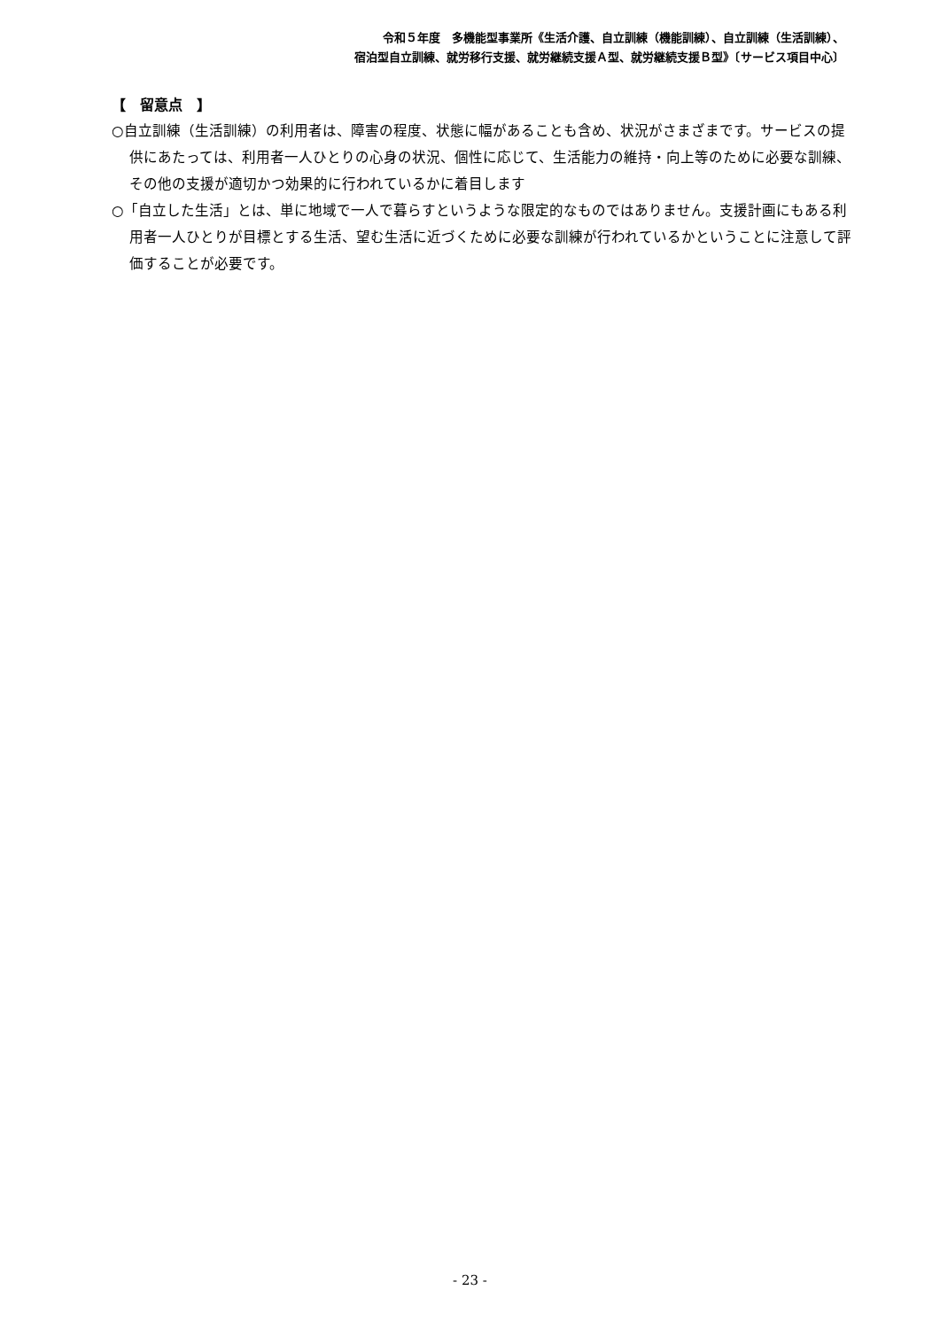令和５年度　多機能型事業所《生活介護、自立訓練（機能訓練）、自立訓練（生活訓練）、
宿泊型自立訓練、就労移行支援、就労継続支援Ａ型、就労継続支援Ｂ型》〔サービス項目中心〕
【　留意点　】
○自立訓練（生活訓練）の利用者は、障害の程度、状態に幅があることも含め、状況がさまざまです。サービスの提供にあたっては、利用者一人ひとりの心身の状況、個性に応じて、生活能力の維持・向上等のために必要な訓練、その他の支援が適切かつ効果的に行われているかに着目します
○「自立した生活」とは、単に地域で一人で暮らすというような限定的なものではありません。支援計画にもある利用者一人ひとりが目標とする生活、望む生活に近づくために必要な訓練が行われているかということに注意して評価することが必要です。
- 23 -